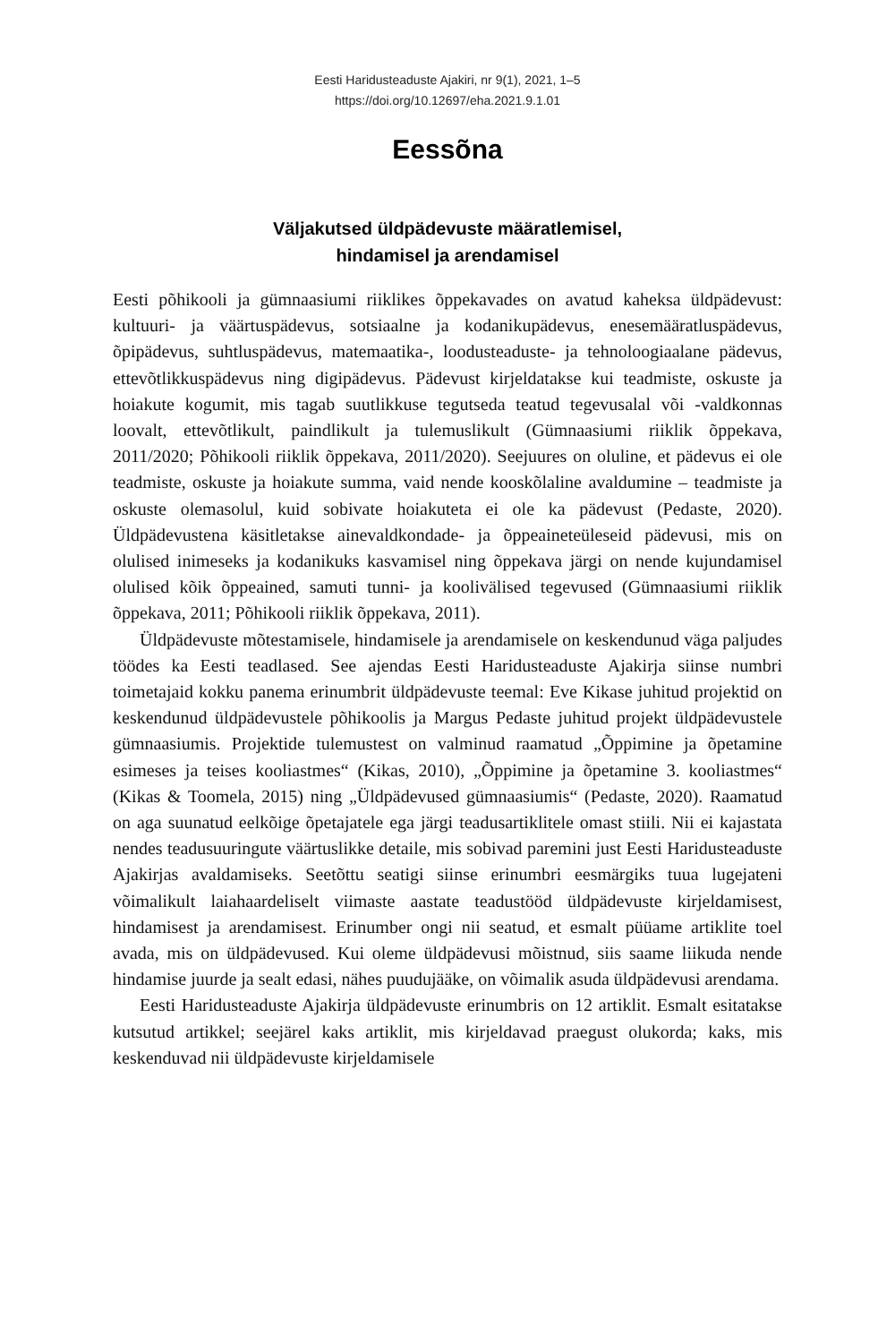Eesti Haridusteaduste Ajakiri, nr 9(1), 2021, 1–5
https://doi.org/10.12697/eha.2021.9.1.01
Eessõna
Väljakutsed üldpädevuste määratlemisel,
hindamisel ja arendamisel
Eesti põhikooli ja gümnaasiumi riiklikes õppekavades on avatud kaheksa üldpädevust: kultuuri- ja väärtuspädevus, sotsiaalne ja kodanikupädevus, enesemääratluspädevus, õpipädevus, suhtluspädevus, matemaatika-, loodusteaduste- ja tehnoloogiaalane pädevus, ettevõtlikkuspädevus ning digipädevus. Pädevust kirjeldatakse kui teadmiste, oskuste ja hoiakute kogumit, mis tagab suutlikkuse tegutseda teatud tegevusalal või -valdkonnas loovalt, ettevõtlikult, paindlikult ja tulemuslikult (Gümnaasiumi riiklik õppekava, 2011/2020; Põhikooli riiklik õppekava, 2011/2020). Seejuures on oluline, et pädevus ei ole teadmiste, oskuste ja hoiakute summa, vaid nende kooskõlaline avaldumine – teadmiste ja oskuste olemasolul, kuid sobivate hoiakuteta ei ole ka pädevust (Pedaste, 2020). Üldpädevustena käsitletakse ainevaldkondade- ja õppeaineteüleseid pädevusi, mis on olulised inimeseks ja kodanikuks kasvamisel ning õppekava järgi on nende kujundamisel olulised kõik õppeained, samuti tunni- ja koolivälised tegevused (Gümnaasiumi riiklik õppekava, 2011; Põhikooli riiklik õppekava, 2011).
Üldpädevuste mõtestamisele, hindamisele ja arendamisele on keskendunud väga paljudes töödes ka Eesti teadlased. See ajendas Eesti Haridusteaduste Ajakirja siinse numbri toimetajaid kokku panema erinumbrit üldpädevuste teemal: Eve Kikase juhitud projektid on keskendunud üldpädevustele põhikoolis ja Margus Pedaste juhitud projekt üldpädevustele gümnaasiumis. Projektide tulemustest on valminud raamatud „Õppimine ja õpetamine esimeses ja teises kooliastmes“ (Kikas, 2010), „Õppimine ja õpetamine 3. kooliastmes“ (Kikas & Toomela, 2015) ning „Üldpädevused gümnaasiumis“ (Pedaste, 2020). Raamatud on aga suunatud eelkõige õpetajatele ega järgi teadusartiklitele omast stiili. Nii ei kajastata nendes teadusuuringute väärtuslikke detaile, mis sobivad paremini just Eesti Haridusteaduste Ajakirjas avaldamiseks. Seetõttu seatigi siinse erinumbri eesmärgiks tuua lugejateni võimalikult laiahaardeliselt viimaste aastate teadustööd üldpädevuste kirjeldamisest, hindamisest ja arendamisest. Erinumber ongi nii seatud, et esmalt püüame artiklite toel avada, mis on üldpädevused. Kui oleme üldpädevusi mõistnud, siis saame liikuda nende hindamise juurde ja sealt edasi, nähes puudujääke, on võimalik asuda üldpädevusi arendama.
Eesti Haridusteaduste Ajakirja üldpädevuste erinumbris on 12 artiklit. Esmalt esitatakse kutsutud artikkel; seejärel kaks artiklit, mis kirjeldavad praegust olukorda; kaks, mis keskenduvad nii üldpädevuste kirjeldamisele